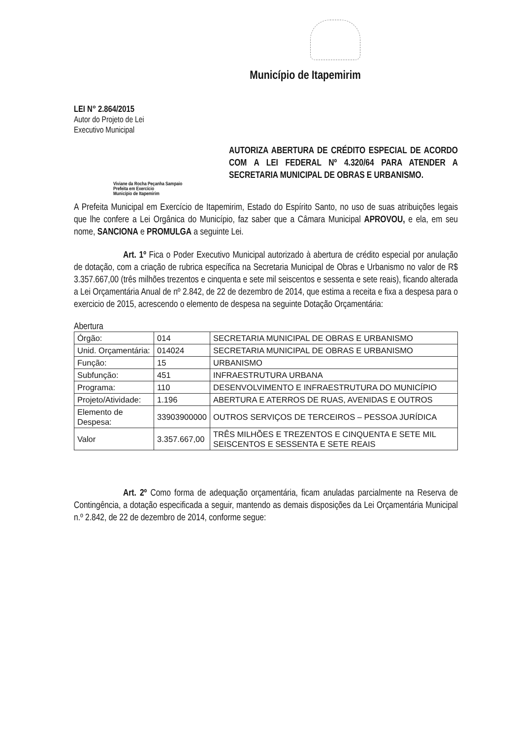Município de Itapemirim
LEI N° 2.864/2015
Autor do Projeto de Lei
Executivo Municipal
AUTORIZA ABERTURA DE CRÉDITO ESPECIAL DE ACORDO COM A LEI FEDERAL Nº 4.320/64 PARA ATENDER A SECRETARIA MUNICIPAL DE OBRAS E URBANISMO.
Viviane da Rocha Peçanha Sampaio
Prefeita em Exercício
Município de Itapemirim
A Prefeita Municipal em Exercício de Itapemirim, Estado do Espírito Santo, no uso de suas atribuições legais que lhe confere a Lei Orgânica do Município, faz saber que a Câmara Municipal APROVOU, e ela, em seu nome, SANCIONA e PROMULGA a seguinte Lei.
Art. 1º Fica o Poder Executivo Municipal autorizado à abertura de crédito especial por anulação de dotação, com a criação de rubrica específica na Secretaria Municipal de Obras e Urbanismo no valor de R$ 3.357.667,00 (três milhões trezentos e cinquenta e sete mil seiscentos e sessenta e sete reais), ficando alterada a Lei Orçamentária Anual de nº 2.842, de 22 de dezembro de 2014, que estima a receita e fixa a despesa para o exercicio de 2015, acrescendo o elemento de despesa na seguinte Dotação Orçamentária:
Abertura
| Órgão: | 014 | SECRETARIA MUNICIPAL DE OBRAS E URBANISMO |
| Unid. Orçamentária: | 014024 | SECRETARIA MUNICIPAL DE OBRAS E URBANISMO |
| Função: | 15 | URBANISMO |
| Subfunção: | 451 | INFRAESTRUTURA URBANA |
| Programa: | 110 | DESENVOLVIMENTO E INFRAESTRUTURA DO MUNICÍPIO |
| Projeto/Atividade: | 1.196 | ABERTURA E ATERROS DE RUAS, AVENIDAS E OUTROS |
| Elemento de Despesa: | 33903900000 | OUTROS SERVIÇOS DE TERCEIROS – PESSOA JURÍDICA |
| Valor | 3.357.667,00 | TRÊS MILHÕES E TREZENTOS E CINQUENTA E SETE MIL SEISCENTOS E SESSENTA E SETE REAIS |
Art. 2º Como forma de adequação orçamentária, ficam anuladas parcialmente na Reserva de Contingência, a dotação especificada a seguir, mantendo as demais disposições da Lei Orçamentária Municipal n.º 2.842, de 22 de dezembro de 2014, conforme segue: